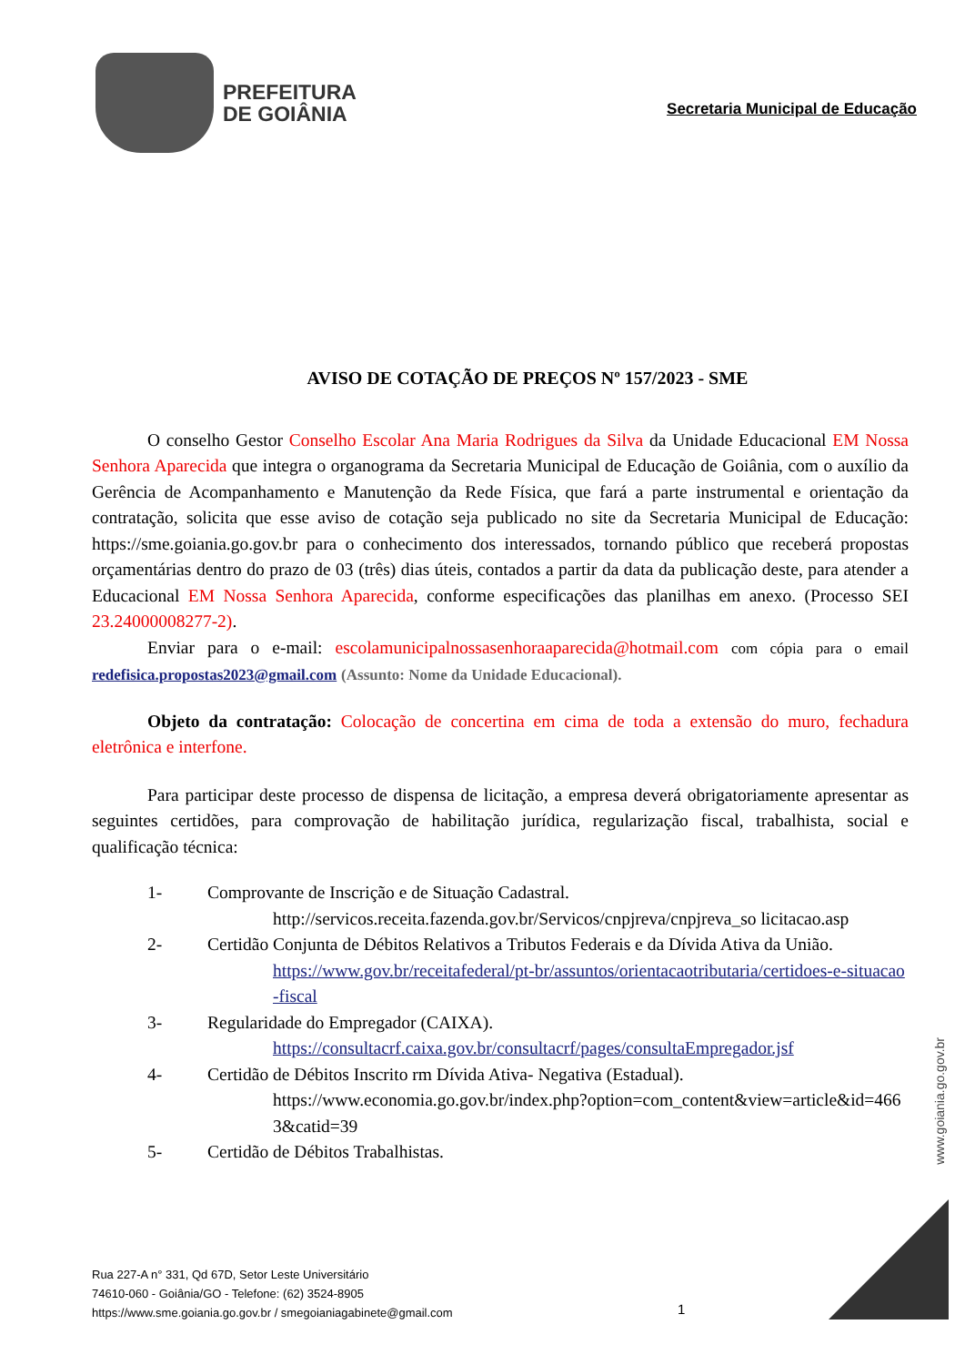PREFEITURA
DE GOIÂNIA
Secretaria Municipal de Educação
AVISO DE COTAÇÃO DE PREÇOS Nº 157/2023 - SME
O conselho Gestor Conselho Escolar Ana Maria Rodrigues da Silva da Unidade Educacional EM Nossa Senhora Aparecida que integra o organograma da Secretaria Municipal de Educação de Goiânia, com o auxílio da Gerência de Acompanhamento e Manutenção da Rede Física, que fará a parte instrumental e orientação da contratação, solicita que esse aviso de cotação seja publicado no site da Secretaria Municipal de Educação: https://sme.goiania.go.gov.br para o conhecimento dos interessados, tornando público que receberá propostas orçamentárias dentro do prazo de 03 (três) dias úteis, contados a partir da data da publicação deste, para atender a Educacional EM Nossa Senhora Aparecida, conforme especificações das planilhas em anexo. (Processo SEI 23.24000008277-2).
Enviar para o e-mail: escolamunicipalnossasenhoraaparecida@hotmail.com com cópia para o email redefisica.propostas2023@gmail.com (Assunto: Nome da Unidade Educacional).
Objeto da contratação: Colocação de concertina em cima de toda a extensão do muro, fechadura eletrônica e interfone.
Para participar deste processo de dispensa de licitação, a empresa deverá obrigatoriamente apresentar as seguintes certidões, para comprovação de habilitação jurídica, regularização fiscal, trabalhista, social e qualificação técnica:
1- Comprovante de Inscrição e de Situação Cadastral.
http://servicos.receita.fazenda.gov.br/Servicos/cnpjreva/cnpjreva_so licitacao.asp
2- Certidão Conjunta de Débitos Relativos a Tributos Federais e da Dívida Ativa da União.
https://www.gov.br/receitafederal/pt-br/assuntos/orientacaotributaria/certidoes-e-situacao-fiscal
3- Regularidade do Empregador (CAIXA).
https://consultacrf.caixa.gov.br/consultacrf/pages/consultaEmpregador.jsf
4- Certidão de Débitos Inscrito rm Dívida Ativa- Negativa (Estadual).
https://www.economia.go.gov.br/index.php?option=com_content&view=article&id=4663&catid=39
5- Certidão de Débitos Trabalhistas.
www.goiania.go.gov.br
Rua 227-A n° 331, Qd 67D, Setor Leste Universitário
74610-060 - Goiânia/GO - Telefone: (62) 3524-8905
https://www.sme.goiania.go.gov.br / smegoianiagabinete@gmail.com
1